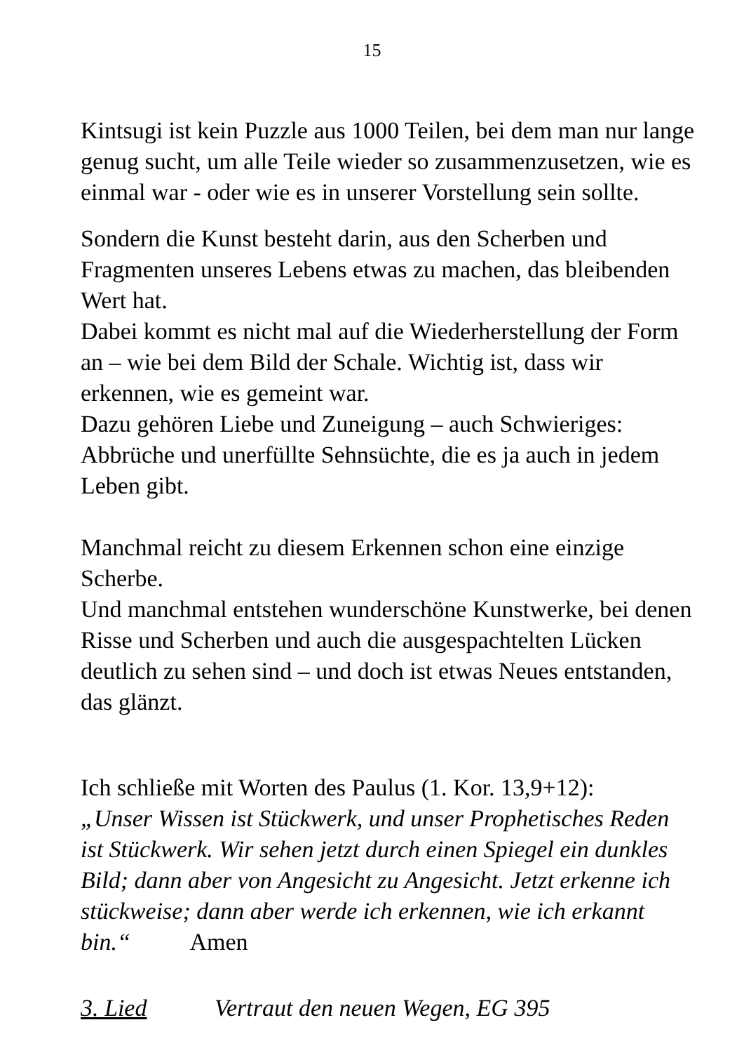15
Kintsugi ist kein Puzzle aus 1000 Teilen, bei dem man nur lange genug sucht, um alle Teile wieder so zusammenzusetzen, wie es einmal war - oder wie es in unserer Vorstellung sein sollte.
Sondern die Kunst besteht darin, aus den Scherben und Fragmenten unseres Lebens etwas zu machen, das bleibenden Wert hat.
Dabei kommt es nicht mal auf die Wiederherstellung der Form an – wie bei dem Bild der Schale. Wichtig ist, dass wir erkennen, wie es gemeint war.
Dazu gehören Liebe und Zuneigung – auch Schwieriges: Abbrüche und unerfüllte Sehnsüchte, die es ja auch in jedem Leben gibt.
Manchmal reicht zu diesem Erkennen schon eine einzige Scherbe.
Und manchmal entstehen wunderschöne Kunstwerke, bei denen Risse und Scherben und auch die ausgespachtelten Lücken deutlich zu sehen sind – und doch ist etwas Neues entstanden, das glänzt.
Ich schließe mit Worten des Paulus (1. Kor. 13,9+12):
„Unser Wissen ist Stückwerk, und unser Prophetisches Reden ist Stückwerk. Wir sehen jetzt durch einen Spiegel ein dunkles Bild; dann aber von Angesicht zu Angesicht. Jetzt erkenne ich stückweise; dann aber werde ich erkennen, wie ich erkannt bin.“ Amen
3. Lied Vertraut den neuen Wegen, EG 395